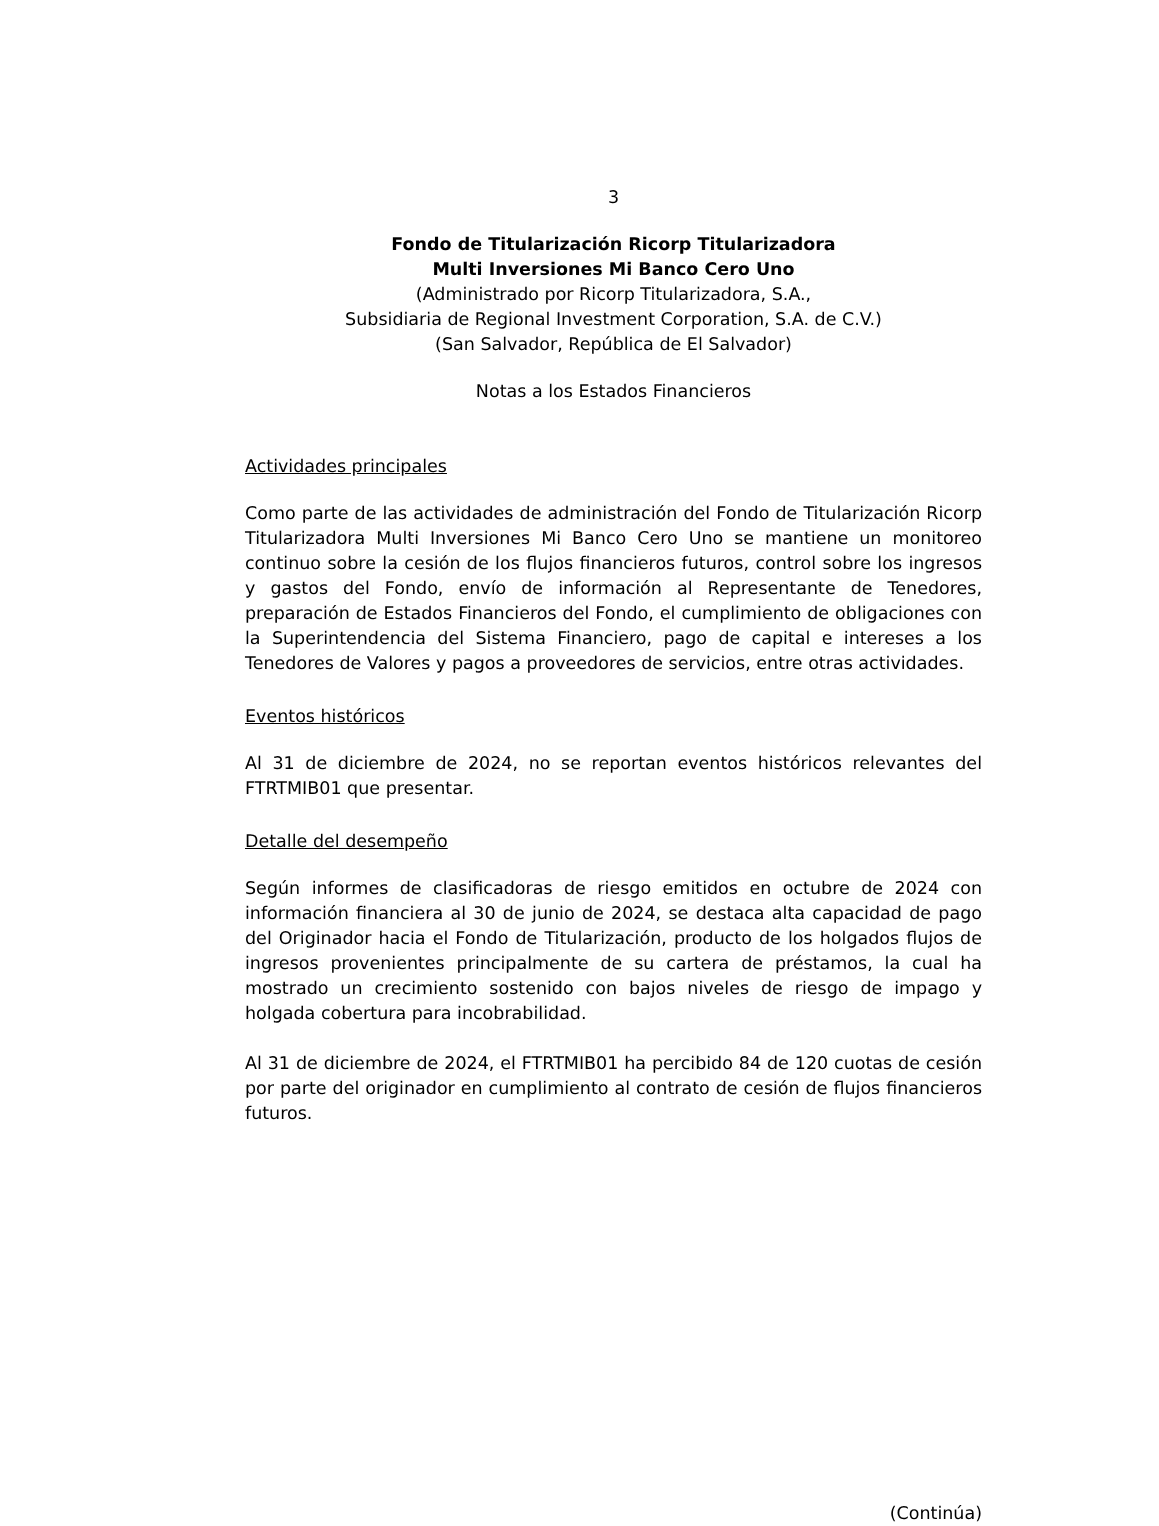3
Fondo de Titularización Ricorp Titularizadora
Multi Inversiones Mi Banco Cero Uno
(Administrado por Ricorp Titularizadora, S.A.,
Subsidiaria de Regional Investment Corporation, S.A. de C.V.)
(San Salvador, República de El Salvador)
Notas a los Estados Financieros
Actividades principales
Como parte de las actividades de administración del Fondo de Titularización Ricorp Titularizadora Multi Inversiones Mi Banco Cero Uno se mantiene un monitoreo continuo sobre la cesión de los flujos financieros futuros, control sobre los ingresos y gastos del Fondo, envío de información al Representante de Tenedores, preparación de Estados Financieros del Fondo, el cumplimiento de obligaciones con la Superintendencia del Sistema Financiero, pago de capital e intereses a los Tenedores de Valores y pagos a proveedores de servicios, entre otras actividades.
Eventos históricos
Al 31 de diciembre de 2024, no se reportan eventos históricos relevantes del FTRTMIB01 que presentar.
Detalle del desempeño
Según informes de clasificadoras de riesgo emitidos en octubre de 2024 con información financiera al 30 de junio de 2024, se destaca alta capacidad de pago del Originador hacia el Fondo de Titularización, producto de los holgados flujos de ingresos provenientes principalmente de su cartera de préstamos, la cual ha mostrado un crecimiento sostenido con bajos niveles de riesgo de impago y holgada cobertura para incobrabilidad.
Al 31 de diciembre de 2024, el FTRTMIB01 ha percibido 84 de 120 cuotas de cesión por parte del originador en cumplimiento al contrato de cesión de flujos financieros futuros.
(Continúa)